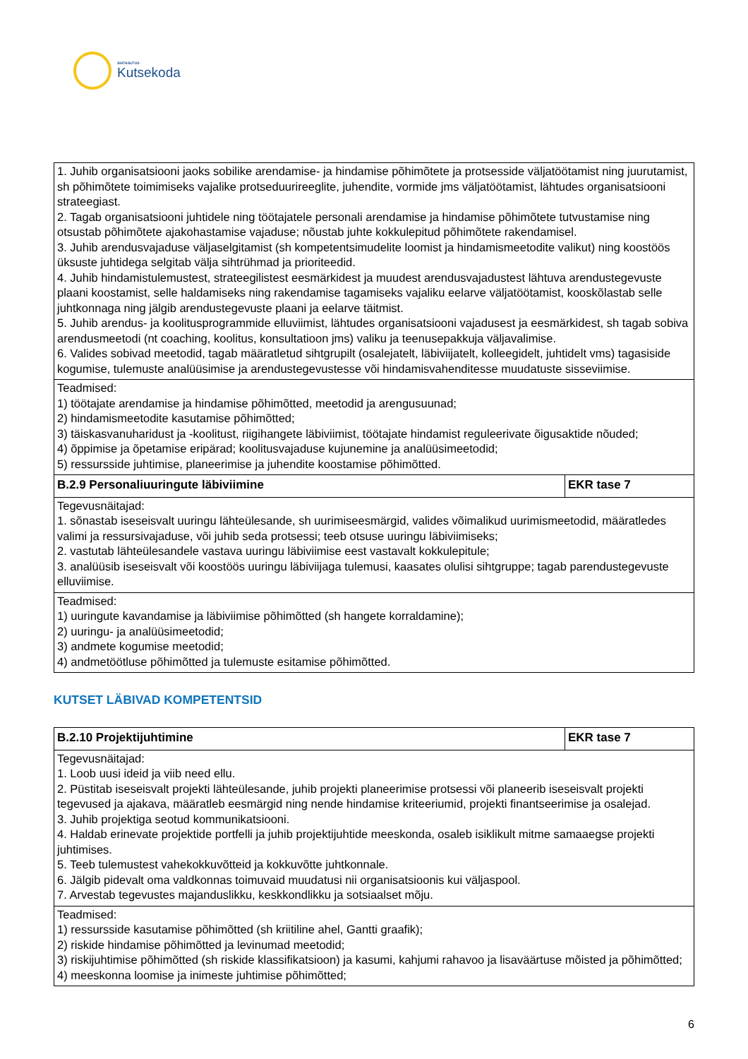SIHTASUTUS
Kutsekoda
| 1. Juhib organisatsiooni jaoks sobilike arendamise- ja hindamise põhimõtete ja protsesside väljatöötamist ning juurutamist, sh põhimõtete toimimiseks vajalike protseduurireeglite, juhendite, vormide jms väljatöötamist, lähtudes organisatsiooni strateegiast. 2. Tagab organisatsiooni juhtidele ning töötajatele personali arendamise ja hindamise põhimõtete tutvustamise ning otsustab põhimõtete ajakohastamise vajaduse; nõustab juhte kokkulepitud põhimõtete rakendamisel. 3. Juhib arendusvajaduse väljaselgitamist (sh kompetentsimudelite loomist ja hindamismeetodite valikut) ning koostöös üksuste juhtidega selgitab välja sihtrühmad ja prioriteedid. 4. Juhib hindamistulemustest, strateegilistest eesmärkidest ja muudest arendusvajadustest lähtuva arendustegevuste plaani koostamist, selle haldamiseks ning rakendamise tagamiseks vajaliku eelarve väljatöötamist, kooskõlastab selle juhtkonnaga ning jälgib arendustegevuste plaani ja eelarve täitmist. 5. Juhib arendus- ja koolitusprogrammide elluviimist, lähtudes organisatsiooni vajadusest ja eesmärkidest, sh tagab sobiva arendusmeetodi (nt coaching, koolitus, konsultatioon jms) valiku ja teenusepakkuja väljavalimise. 6. Valides sobivad meetodid, tagab määratletud sihtgrupilt (osalejatelt, läbiviijatelt, kolleegidelt, juhtidelt vms) tagasiside kogumise, tulemuste analüüsimise ja arendustegevustesse või hindamisvahenditesse muudatuste sisseviimise. | |
| Teadmised: 1) töötajate arendamise ja hindamise põhimõtted, meetodid ja arengusuunad; 2) hindamismeetodite kasutamise põhimõtted; 3) täiskasvanuharidust ja -koolitust, riigihangete läbiviimist, töötajate hindamist reguleerivate õigusaktide nõuded; 4) õppimise ja õpetamise eripärad; koolitusvajaduse kujunemine ja analüüsimeetodid; 5) ressursside juhtimise, planeerimise ja juhendite koostamise põhimõtted. | |
| B.2.9 Personaliuuringute läbiviimine | EKR tase 7 |
| Tegevusnäitajad: 1. sõnastab iseseisvalt uuringu lähteülesande, sh uurimiseesmärgid, valides võimalikud uurimismeetodid, määratledes valimi ja ressursivajaduse, või juhib seda protsessi; teeb otsuse uuringu läbiviimiseks; 2. vastutab lähteülesandele vastava uuringu läbiviimise eest vastavalt kokkulepitule; 3. analüüsib iseseisvalt või koostöös uuringu läbiviijaga tulemusi, kaasates olulisi sihtgruppe; tagab parendustegevuste elluviimise. | |
| Teadmised: 1) uuringute kavandamise ja läbiviimise põhimõtted (sh hangete korraldamine); 2) uuringu- ja analüüsimeetodid; 3) andmete kogumise meetodid; 4) andmetöötluse põhimõtted ja tulemuste esitamise põhimõtted. | |
KUTSET LÄBIVAD KOMPETENTSID
| B.2.10 Projektijuhtimine | EKR tase 7 |
| Tegevusnäitajad: 1. Loob uusi ideid ja viib need ellu. 2. Püstitab iseseisvalt projekti lähteülesande, juhib projekti planeerimise protsessi või planeerib iseseisvalt projekti tegevused ja ajakava, määratleb eesmärgid ning nende hindamise kriteeriumid, projekti finantseerimise ja osalejad. 3. Juhib projektiga seotud kommunikatsiooni. 4. Haldab erinevate projektide portfelli ja juhib projektijuhtide meeskonda, osaleb isiklikult mitme samaaegse projekti juhtimises. 5. Teeb tulemustest vahekokkuvõtteid ja kokkuvõtte juhtkonnale. 6. Jälgib pidevalt oma valdkonnas toimuvaid muudatusi nii organisatsioonis kui väljaspool. 7. Arvestab tegevustes majanduslikku, keskkondlikku ja sotsiaalset mõju. | |
| Teadmised: 1) ressursside kasutamise põhimõtted (sh kriitiline ahel, Gantti graafik); 2) riskide hindamise põhimõtted ja levinumad meetodid; 3) riskijuhtimise põhimõtted (sh riskide klassifikatsioon) ja kasumi, kahjumi rahavoo ja lisaväärtuse mõisted ja põhimõtted; 4) meeskonna loomise ja inimeste juhtimise põhimõtted; | |
6